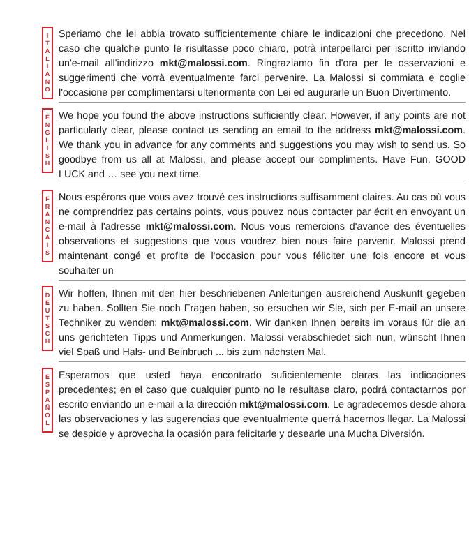I
T
A
L
I
A
N
O
Speriamo che lei abbia trovato sufficientemente chiare le indicazioni che precedono. Nel caso che qualche punto le risultasse poco chiaro, potrà interpellarci per iscritto inviando un'e-mail all'indirizzo mkt@malossi.com. Ringraziamo fin d'ora per le osservazioni e suggerimenti che vorrà eventualmente farci pervenire. La Malossi si commiata e coglie l'occasione per complimentarsi ulteriormente con Lei ed augurarle un Buon Divertimento.
E
N
G
L
I
S
H
We hope you found the above instructions sufficiently clear. However, if any points are not particularly clear, please contact us sending an email to the address mkt@malossi.com. We thank you in advance for any comments and suggestions you may wish to send us. So goodbye from us all at Malossi, and please accept our compliments. Have Fun. GOOD LUCK and … see you next time.
F
R
A
N
C
A
I
S
Nous espérons que vous avez trouvé ces instructions suffisamment claires. Au cas où vous ne comprendriez pas certains points, vous pouvez nous contacter par écrit en envoyant un e-mail à l'adresse mkt@malossi.com. Nous vous remercions d'avance des éventuelles observations et suggestions que vous voudrez bien nous faire parvenir. Malossi prend maintenant congé et profite de l'occasion pour vous féliciter une fois encore et vous souhaiter un
D
E
U
T
S
C
H
Wir hoffen, Ihnen mit den hier beschriebenen Anleitungen ausreichend Auskunft gegeben zu haben. Sollten Sie noch Fragen haben, so ersuchen wir Sie, sich per E-mail an unsere Techniker zu wenden: mkt@malossi.com. Wir danken Ihnen bereits im voraus für die an uns gerichteten Tipps und Anmerkungen. Malossi verabschiedet sich nun, wünscht Ihnen viel Spaß und Hals- und Beinbruch ... bis zum nächsten Mal.
E
S
P
A
Ñ
O
L
Esperamos que usted haya encontrado suficientemente claras las indicaciones precedentes; en el caso que cualquier punto no le resultase claro, podrá contactarnos por escrito enviando un e-mail a la dirección mkt@malossi.com. Le agradecemos desde ahora las observaciones y las sugerencias que eventualmente querrá hacernos llegar. La Malossi se despide y aprovecha la ocasión para felicitarle y desearle una Mucha Diversión.